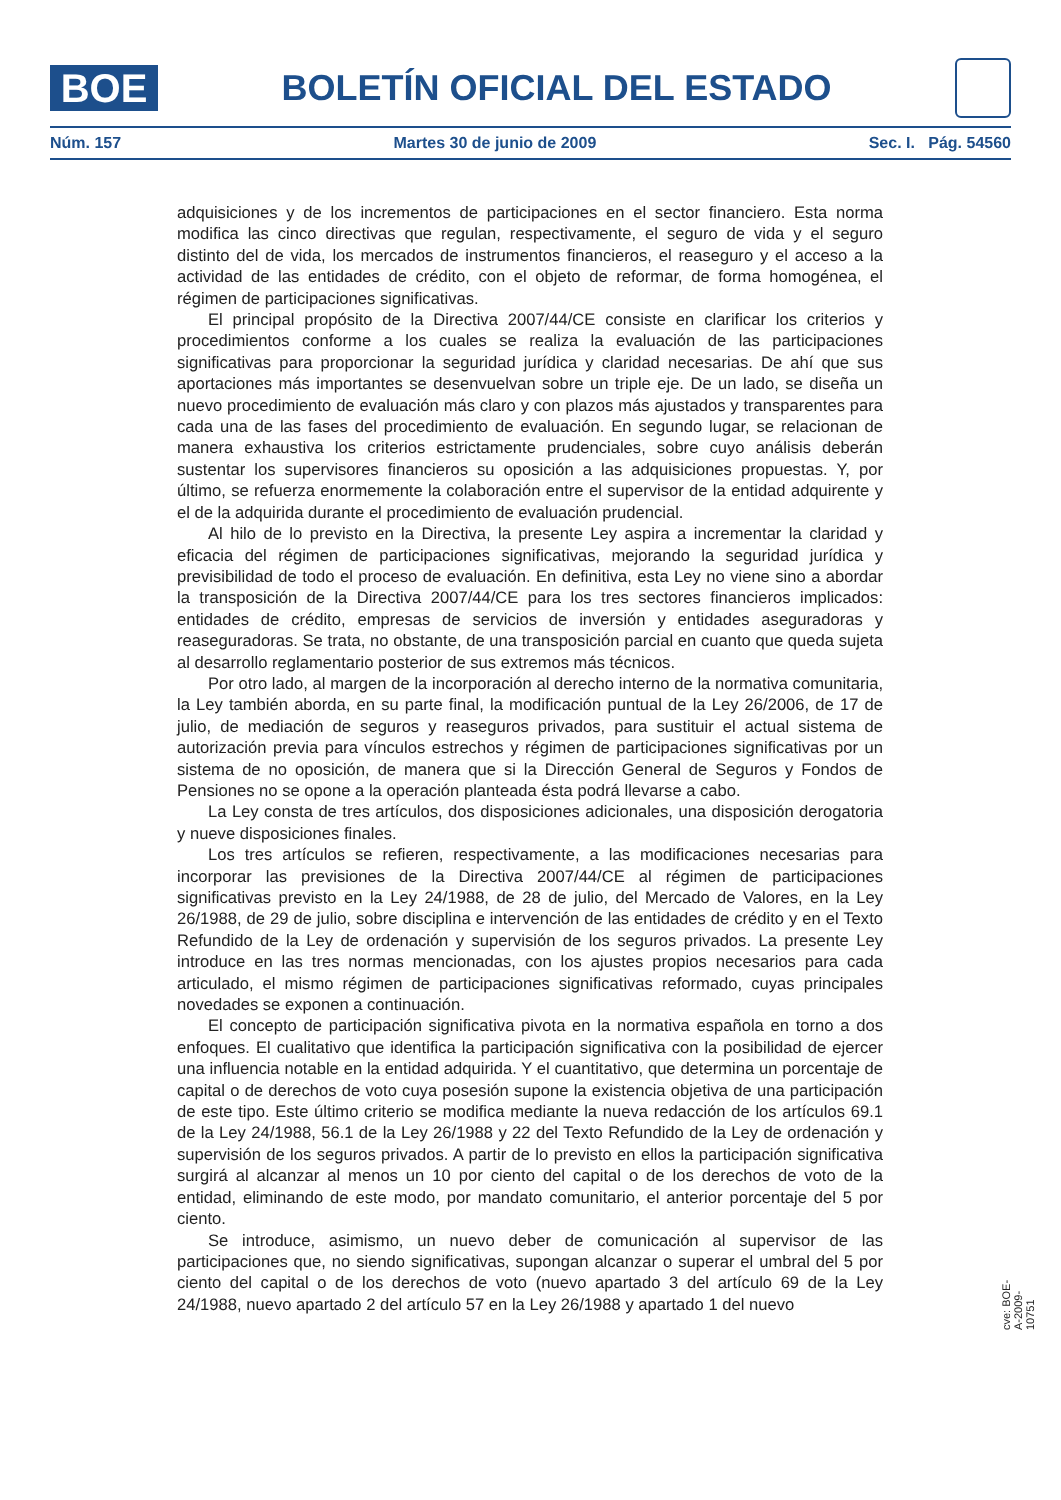BOE
BOLETÍN OFICIAL DEL ESTADO
Núm. 157 Martes 30 de junio de 2009 Sec. I. Pág. 54560
adquisiciones y de los incrementos de participaciones en el sector financiero. Esta norma modifica las cinco directivas que regulan, respectivamente, el seguro de vida y el seguro distinto del de vida, los mercados de instrumentos financieros, el reaseguro y el acceso a la actividad de las entidades de crédito, con el objeto de reformar, de forma homogénea, el régimen de participaciones significativas.
El principal propósito de la Directiva 2007/44/CE consiste en clarificar los criterios y procedimientos conforme a los cuales se realiza la evaluación de las participaciones significativas para proporcionar la seguridad jurídica y claridad necesarias. De ahí que sus aportaciones más importantes se desenvuelvan sobre un triple eje. De un lado, se diseña un nuevo procedimiento de evaluación más claro y con plazos más ajustados y transparentes para cada una de las fases del procedimiento de evaluación. En segundo lugar, se relacionan de manera exhaustiva los criterios estrictamente prudenciales, sobre cuyo análisis deberán sustentar los supervisores financieros su oposición a las adquisiciones propuestas. Y, por último, se refuerza enormemente la colaboración entre el supervisor de la entidad adquirente y el de la adquirida durante el procedimiento de evaluación prudencial.
Al hilo de lo previsto en la Directiva, la presente Ley aspira a incrementar la claridad y eficacia del régimen de participaciones significativas, mejorando la seguridad jurídica y previsibilidad de todo el proceso de evaluación. En definitiva, esta Ley no viene sino a abordar la transposición de la Directiva 2007/44/CE para los tres sectores financieros implicados: entidades de crédito, empresas de servicios de inversión y entidades aseguradoras y reaseguradoras. Se trata, no obstante, de una transposición parcial en cuanto que queda sujeta al desarrollo reglamentario posterior de sus extremos más técnicos.
Por otro lado, al margen de la incorporación al derecho interno de la normativa comunitaria, la Ley también aborda, en su parte final, la modificación puntual de la Ley 26/2006, de 17 de julio, de mediación de seguros y reaseguros privados, para sustituir el actual sistema de autorización previa para vínculos estrechos y régimen de participaciones significativas por un sistema de no oposición, de manera que si la Dirección General de Seguros y Fondos de Pensiones no se opone a la operación planteada ésta podrá llevarse a cabo.
La Ley consta de tres artículos, dos disposiciones adicionales, una disposición derogatoria y nueve disposiciones finales.
Los tres artículos se refieren, respectivamente, a las modificaciones necesarias para incorporar las previsiones de la Directiva 2007/44/CE al régimen de participaciones significativas previsto en la Ley 24/1988, de 28 de julio, del Mercado de Valores, en la Ley 26/1988, de 29 de julio, sobre disciplina e intervención de las entidades de crédito y en el Texto Refundido de la Ley de ordenación y supervisión de los seguros privados. La presente Ley introduce en las tres normas mencionadas, con los ajustes propios necesarios para cada articulado, el mismo régimen de participaciones significativas reformado, cuyas principales novedades se exponen a continuación.
El concepto de participación significativa pivota en la normativa española en torno a dos enfoques. El cualitativo que identifica la participación significativa con la posibilidad de ejercer una influencia notable en la entidad adquirida. Y el cuantitativo, que determina un porcentaje de capital o de derechos de voto cuya posesión supone la existencia objetiva de una participación de este tipo. Este último criterio se modifica mediante la nueva redacción de los artículos 69.1 de la Ley 24/1988, 56.1 de la Ley 26/1988 y 22 del Texto Refundido de la Ley de ordenación y supervisión de los seguros privados. A partir de lo previsto en ellos la participación significativa surgirá al alcanzar al menos un 10 por ciento del capital o de los derechos de voto de la entidad, eliminando de este modo, por mandato comunitario, el anterior porcentaje del 5 por ciento.
Se introduce, asimismo, un nuevo deber de comunicación al supervisor de las participaciones que, no siendo significativas, supongan alcanzar o superar el umbral del 5 por ciento del capital o de los derechos de voto (nuevo apartado 3 del artículo 69 de la Ley 24/1988, nuevo apartado 2 del artículo 57 en la Ley 26/1988 y apartado 1 del nuevo
cve: BOE-A-2009-10751